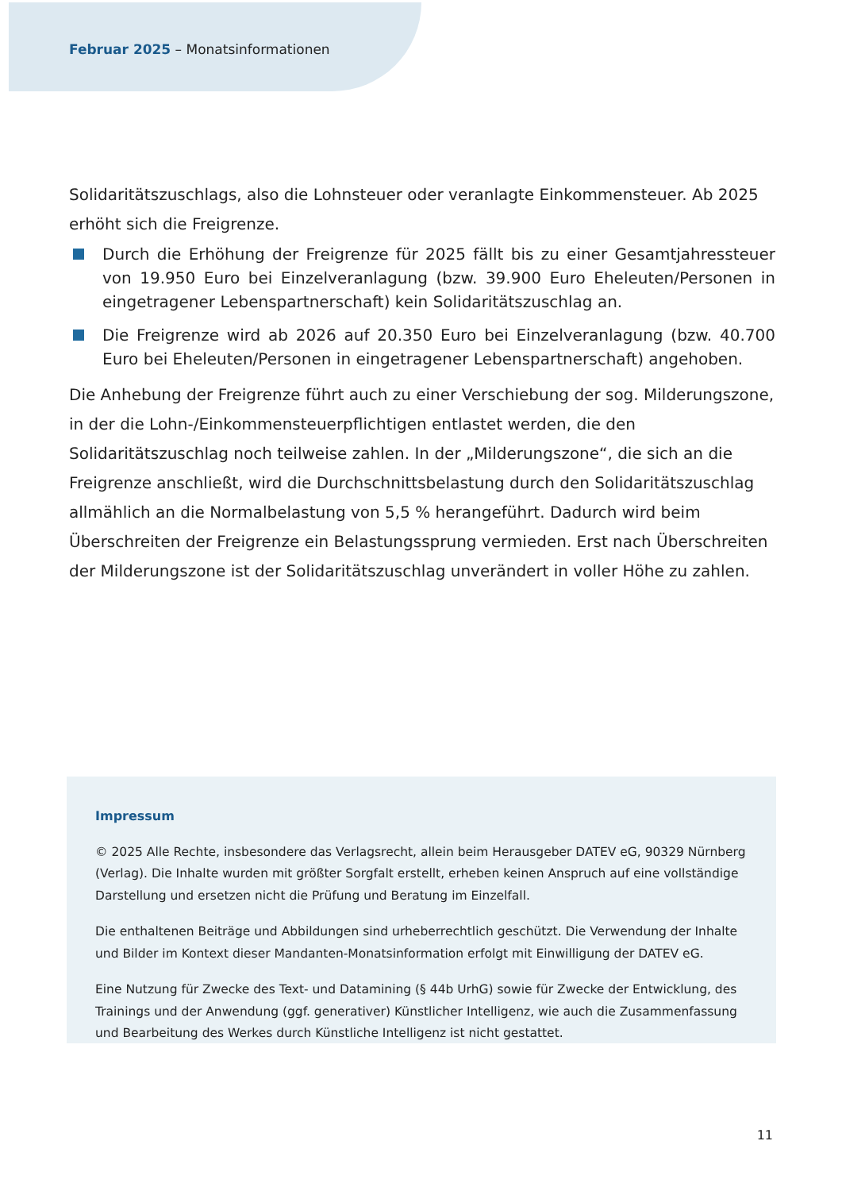Februar 2025 – Monatsinformationen
Solidaritätszuschlags, also die Lohnsteuer oder veranlagte Einkommensteuer. Ab 2025 erhöht sich die Freigrenze.
Durch die Erhöhung der Freigrenze für 2025 fällt bis zu einer Gesamtjahressteuer von 19.950 Euro bei Einzelveranlagung (bzw. 39.900 Euro Eheleuten/Personen in eingetragener Lebenspartnerschaft) kein Solidaritätszuschlag an.
Die Freigrenze wird ab 2026 auf 20.350 Euro bei Einzelveranlagung (bzw. 40.700 Euro bei Eheleuten/Personen in eingetragener Lebenspartnerschaft) angehoben.
Die Anhebung der Freigrenze führt auch zu einer Verschiebung der sog. Milderungszone, in der die Lohn-/Einkommensteuerpflichtigen entlastet werden, die den Solidaritätszuschlag noch teilweise zahlen. In der „Milderungszone“, die sich an die Freigrenze anschließt, wird die Durchschnittsbelastung durch den Solidaritätszuschlag allmählich an die Normalbelastung von 5,5 % herangeführt. Dadurch wird beim Überschreiten der Freigrenze ein Belastungssprung vermieden. Erst nach Überschreiten der Milderungszone ist der Solidaritätszuschlag unverändert in voller Höhe zu zahlen.
Impressum
© 2025 Alle Rechte, insbesondere das Verlagsrecht, allein beim Herausgeber DATEV eG, 90329 Nürnberg (Verlag). Die Inhalte wurden mit größter Sorgfalt erstellt, erheben keinen Anspruch auf eine vollständige Darstellung und ersetzen nicht die Prüfung und Beratung im Einzelfall.
Die enthaltenen Beiträge und Abbildungen sind urheberrechtlich geschützt. Die Verwendung der Inhalte und Bilder im Kontext dieser Mandanten-Monatsinformation erfolgt mit Einwilligung der DATEV eG.
Eine Nutzung für Zwecke des Text- und Datamining (§ 44b UrhG) sowie für Zwecke der Entwicklung, des Trainings und der Anwendung (ggf. generativer) Künstlicher Intelligenz, wie auch die Zusammenfassung und Bearbeitung des Werkes durch Künstliche Intelligenz ist nicht gestattet.
11